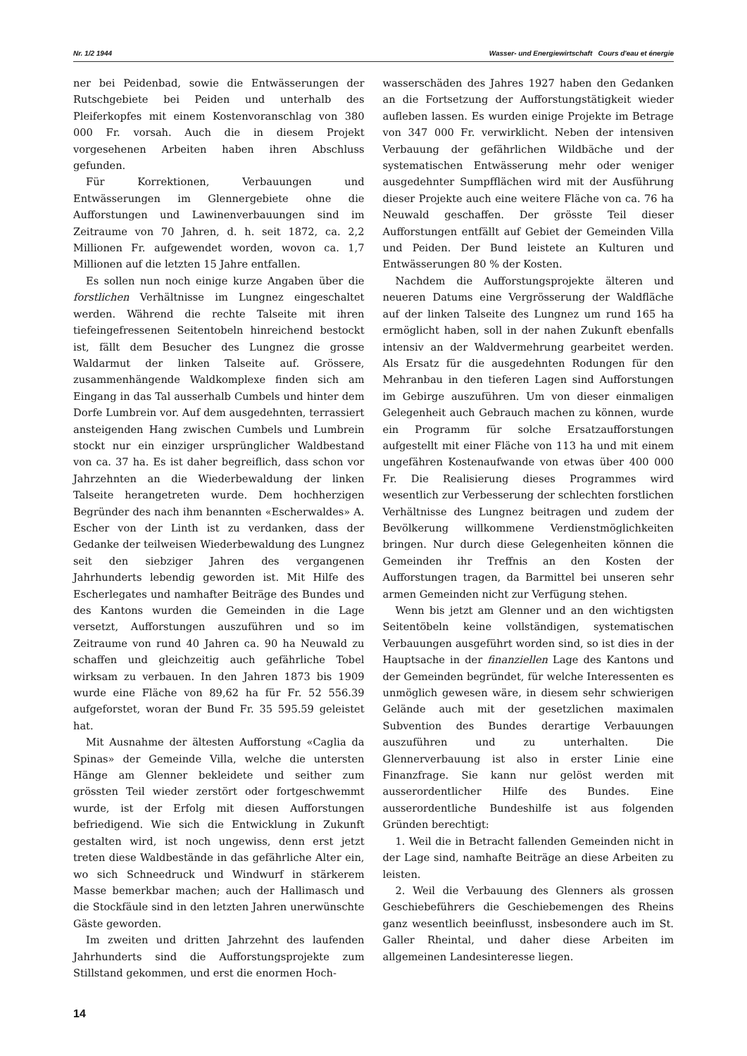Nr. 1/2 1944 Wasser- und Energiewirtschaft Cours d'eau et énergie
ner bei Peidenbad, sowie die Entwässerungen der Rutschgebiete bei Peiden und unterhalb des Pleiferkopfes mit einem Kostenvoranschlag von 380 000 Fr. vorsah. Auch die in diesem Projekt vorgesehenen Arbeiten haben ihren Abschluss gefunden.
Für Korrektionen, Verbauungen und Entwässerungen im Glennergebiete ohne die Aufforstungen und Lawinenverbauungen sind im Zeitraume von 70 Jahren, d. h. seit 1872, ca. 2,2 Millionen Fr. aufgewendet worden, wovon ca. 1,7 Millionen auf die letzten 15 Jahre entfallen.
Es sollen nun noch einige kurze Angaben über die forstlichen Verhältnisse im Lungnez eingeschaltet werden. Während die rechte Talseite mit ihren tiefeingefressenen Seitentobeln hinreichend bestockt ist, fällt dem Besucher des Lungnez die grosse Waldarmut der linken Talseite auf. Grössere, zusammenhängende Waldkomplexe finden sich am Eingang in das Tal ausserhalb Cumbels und hinter dem Dorfe Lumbrein vor. Auf dem ausgedehnten, terrassiert ansteigenden Hang zwischen Cumbels und Lumbrein stockt nur ein einziger ursprünglicher Waldbestand von ca. 37 ha. Es ist daher begreiflich, dass schon vor Jahrzehnten an die Wiederbewaldung der linken Talseite herangetreten wurde. Dem hochherzigen Begründer des nach ihm benannten «Escherwaldes» A. Escher von der Linth ist zu verdanken, dass der Gedanke der teilweisen Wiederbewaldung des Lungnez seit den siebziger Jahren des vergangenen Jahrhunderts lebendig geworden ist. Mit Hilfe des Escherlegates und namhafter Beiträge des Bundes und des Kantons wurden die Gemeinden in die Lage versetzt, Aufforstungen auszuführen und so im Zeitraume von rund 40 Jahren ca. 90 ha Neuwald zu schaffen und gleichzeitig auch gefährliche Tobel wirksam zu verbauen. In den Jahren 1873 bis 1909 wurde eine Fläche von 89,62 ha für Fr. 52 556.39 aufgeforstet, woran der Bund Fr. 35 595.59 geleistet hat.
Mit Ausnahme der ältesten Aufforstung «Caglia da Spinas» der Gemeinde Villa, welche die untersten Hänge am Glenner bekleidete und seither zum grössten Teil wieder zerstört oder fortgeschwemmt wurde, ist der Erfolg mit diesen Aufforstungen befriedigend. Wie sich die Entwicklung in Zukunft gestalten wird, ist noch ungewiss, denn erst jetzt treten diese Waldbestände in das gefährliche Alter ein, wo sich Schneedruck und Windwurf in stärkerem Masse bemerkbar machen; auch der Hallimasch und die Stockfäule sind in den letzten Jahren unerwünschte Gäste geworden.
Im zweiten und dritten Jahrzehnt des laufenden Jahrhunderts sind die Aufforstungsprojekte zum Stillstand gekommen, und erst die enormen Hoch-
wasserschäden des Jahres 1927 haben den Gedanken an die Fortsetzung der Aufforstungstätigkeit wieder aufleben lassen. Es wurden einige Projekte im Betrage von 347 000 Fr. verwirklicht. Neben der intensiven Verbauung der gefährlichen Wildbäche und der systematischen Entwässerung mehr oder weniger ausgedehnter Sumpfflächen wird mit der Ausführung dieser Projekte auch eine weitere Fläche von ca. 76 ha Neuwald geschaffen. Der grösste Teil dieser Aufforstungen entfällt auf Gebiet der Gemeinden Villa und Peiden. Der Bund leistete an Kulturen und Entwässerungen 80 % der Kosten.
Nachdem die Aufforstungsprojekte älteren und neueren Datums eine Vergrösserung der Waldfläche auf der linken Talseite des Lungnez um rund 165 ha ermöglicht haben, soll in der nahen Zukunft ebenfalls intensiv an der Waldvermehrung gearbeitet werden. Als Ersatz für die ausgedehnten Rodungen für den Mehranbau in den tieferen Lagen sind Aufforstungen im Gebirge auszuführen. Um von dieser einmaligen Gelegenheit auch Gebrauch machen zu können, wurde ein Programm für solche Ersatzaufforstungen aufgestellt mit einer Fläche von 113 ha und mit einem ungefähren Kostenaufwande von etwas über 400 000 Fr. Die Realisierung dieses Programmes wird wesentlich zur Verbesserung der schlechten forstlichen Verhältnisse des Lungnez beitragen und zudem der Bevölkerung willkommene Verdienstmöglichkeiten bringen. Nur durch diese Gelegenheiten können die Gemeinden ihr Treffnis an den Kosten der Aufforstungen tragen, da Barmittel bei unseren sehr armen Gemeinden nicht zur Verfügung stehen.
Wenn bis jetzt am Glenner und an den wichtigsten Seitentöbeln keine vollständigen, systematischen Verbauungen ausgeführt worden sind, so ist dies in der Hauptsache in der finanziellen Lage des Kantons und der Gemeinden begründet, für welche Interessenten es unmöglich gewesen wäre, in diesem sehr schwierigen Gelände auch mit der gesetzlichen maximalen Subvention des Bundes derartige Verbauungen auszuführen und zu unterhalten. Die Glennerverbauung ist also in erster Linie eine Finanzfrage. Sie kann nur gelöst werden mit ausserordentlicher Hilfe des Bundes. Eine ausserordentliche Bundeshilfe ist aus folgenden Gründen berechtigt:
1. Weil die in Betracht fallenden Gemeinden nicht in der Lage sind, namhafte Beiträge an diese Arbeiten zu leisten.
2. Weil die Verbauung des Glenners als grossen Geschiebeführers die Geschiebemengen des Rheins ganz wesentlich beeinflusst, insbesondere auch im St. Galler Rheintal, und daher diese Arbeiten im allgemeinen Landesinteresse liegen.
14